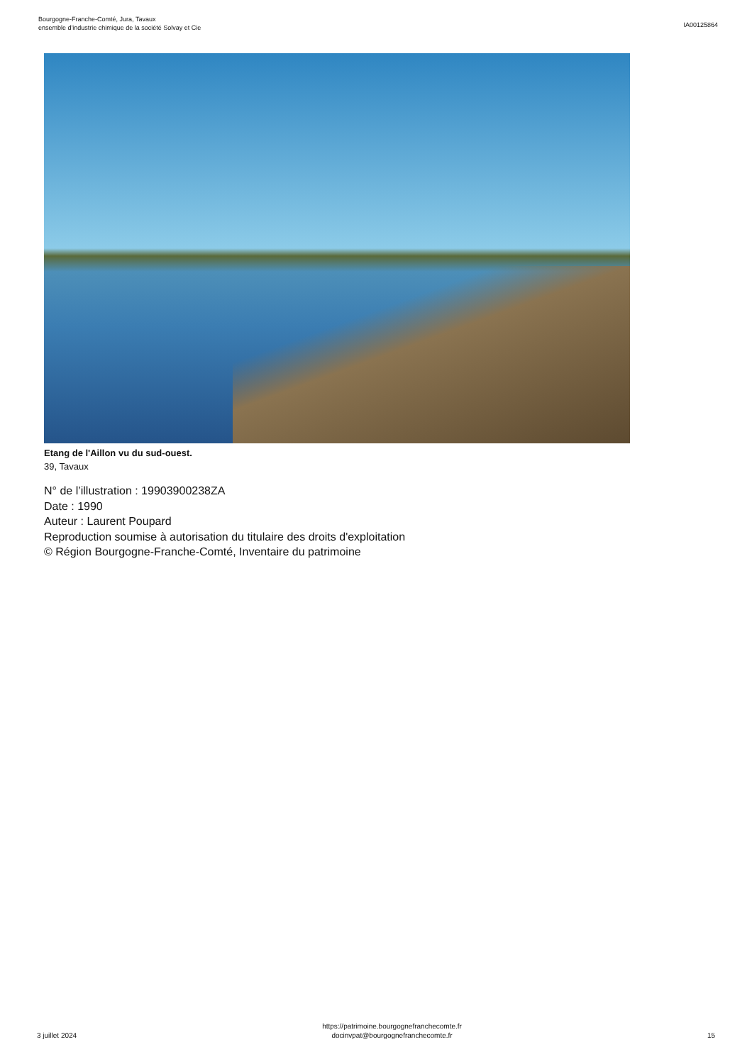Bourgogne-Franche-Comté, Jura, Tavaux
ensemble d'industrie chimique de la société Solvay et Cie
IA00125864
Etang de l'Aillon vu du sud-ouest.
39, Tavaux
N° de l’illustration : 19903900238ZA
Date : 1990
Auteur : Laurent Poupard
Reproduction soumise à autorisation du titulaire des droits d'exploitation
© Région Bourgogne-Franche-Comté, Inventaire du patrimoine
3 juillet 2024
https://patrimoine.bourgognefranchecomte.fr
docinvpat@bourgognefranchecomte.fr
15